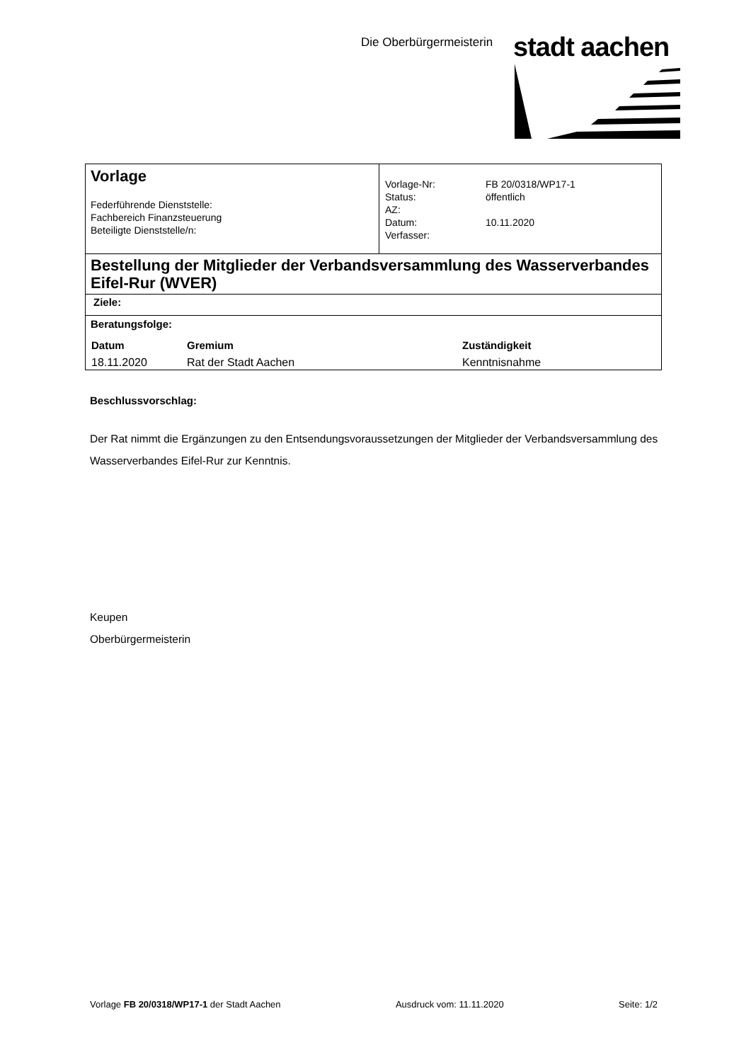Die Oberbürgermeisterin stadt aachen
| Vorlage Federführende Dienststelle: Fachbereich Finanzsteuerung Beteiligte Dienststelle/n: | / Vorlage-Nr: Status: AZ: Datum: Verfasser: / FB 20/0318/WP17-1 öffentlich 10.11.2020 / |
| Bestellung der Mitglieder der Verbandsversammlung des Wasserverbandes Eifel-Rur (WVER) | |
| Ziele: | |
| Beratungsfolge: / Datum / Gremium / Zuständigkeit / / --- / --- / --- / / 18.11.2020 / Rat der Stadt Aachen / Kenntnisnahme / | |
Beschlussvorschlag:
Der Rat nimmt die Ergänzungen zu den Entsendungsvoraussetzungen der Mitglieder der Verbandsversammlung des Wasserverbandes Eifel-Rur zur Kenntnis.
Keupen
Oberbürgermeisterin
Vorlage FB 20/0318/WP17-1 der Stadt Aachen Ausdruck vom: 11.11.2020 Seite: 1/2